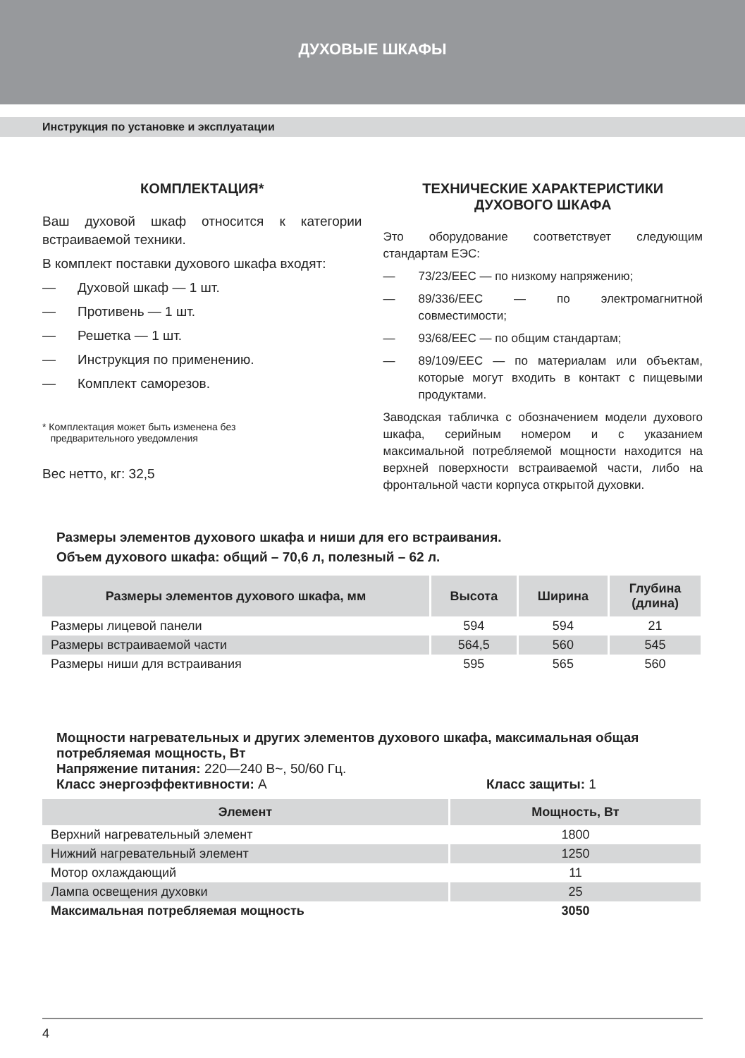ДУХОВЫЕ ШКАФЫ
Инструкция по установке и эксплуатации
КОМПЛЕКТАЦИЯ*
Ваш духовой шкаф относится к категории встраиваемой техники.
В комплект поставки духового шкафа входят:
— Духовой шкаф — 1 шт.
— Противень — 1 шт.
— Решетка — 1 шт.
— Инструкция по применению.
— Комплект саморезов.
* Комплектация может быть изменена без
предварительного уведомления
Вес нетто, кг: 32,5
ТЕХНИЧЕСКИЕ ХАРАКТЕРИСТИКИ
ДУХОВОГО ШКАФА
Это оборудование соответствует следующим стандартам ЕЭС:
— 73/23/EEC — по низкому напряжению;
— 89/336/EEC — по электромагнитной совместимости;
— 93/68/EEC — по общим стандартам;
— 89/109/EEC — по материалам или объектам, которые могут входить в контакт с пищевыми продуктами.
Заводская табличка с обозначением модели духового шкафа, серийным номером и с указанием максимальной потребляемой мощности находится на верхней поверхности встраиваемой части, либо на фронтальной части корпуса открытой духовки.
Размеры элементов духового шкафа и ниши для его встраивания.
Объем духового шкафа: общий – 70,6 л, полезный – 62 л.
| Размеры элементов духового шкафа, мм | Высота | Ширина | Глубина (длина) |
| --- | --- | --- | --- |
| Размеры лицевой панели | 594 | 594 | 21 |
| Размеры встраиваемой части | 564,5 | 560 | 545 |
| Размеры ниши для встраивания | 595 | 565 | 560 |
Мощности нагревательных и других элементов духового шкафа, максимальная общая потребляемая мощность, Вт
Напряжение питания: 220—240 В~, 50/60 Гц.
Класс энергоэффективности: A Класс защиты: 1
| Элемент | Мощность, Вт |
| --- | --- |
| Верхний нагревательный элемент | 1800 |
| Нижний нагревательный элемент | 1250 |
| Мотор охлаждающий | 11 |
| Лампа освещения духовки | 25 |
| Максимальная потребляемая мощность | 3050 |
4